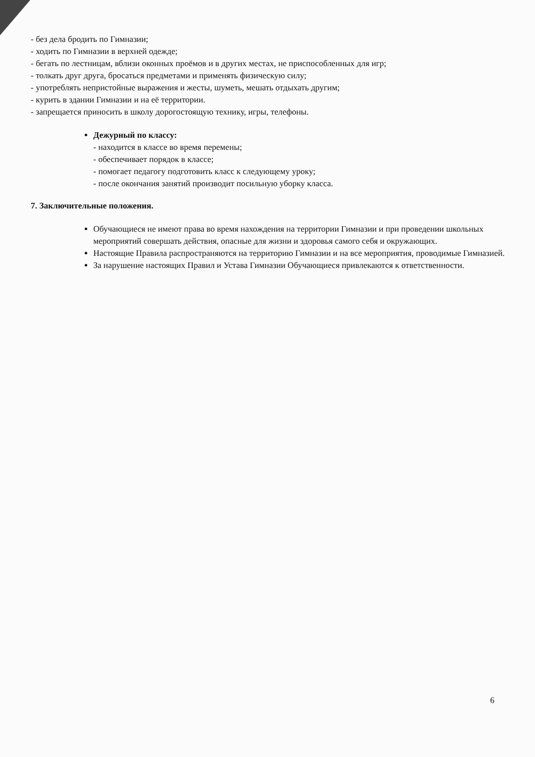- без дела бродить по Гимназии;
- ходить по Гимназии в верхней одежде;
- бегать по лестницам, вблизи оконных проёмов и в других местах, не приспособленных для игр;
- толкать друг друга, бросаться предметами и применять физическую силу;
- употреблять непристойные выражения и жесты, шуметь, мешать отдыхать другим;
- курить в здании Гимназии и на её территории.
- запрещается приносить в школу дорогостоящую технику, игры, телефоны.
Дежурный по классу:
- находится в классе во время перемены;
- обеспечивает порядок в классе;
- помогает педагогу подготовить класс к следующему уроку;
- после окончания занятий производит посильную уборку класса.
7. Заключительные положения.
Обучающиеся не имеют права во время нахождения на территории Гимназии и при проведении школьных мероприятий совершать действия, опасные для жизни и здоровья самого себя и окружающих.
Настоящие Правила распространяются на территорию Гимназии и на все мероприятия, проводимые Гимназией.
За нарушение настоящих Правил и Устава Гимназии Обучающиеся привлекаются к ответственности.
6